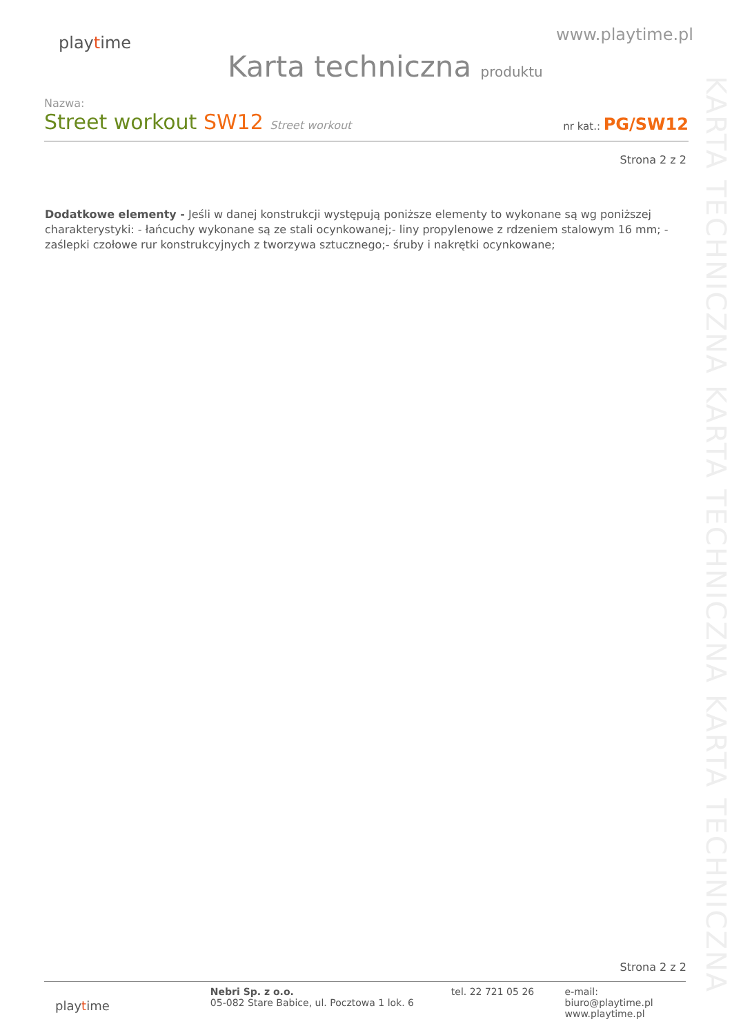playtime
www.playtime.pl
Karta techniczna produktu
KARTA TECHNICZNA KARTA TECHNICZNA KARTA TECHNICZNA
Nazwa:
Street workout SW12 Street workout
nr kat.: PG/SW12
Strona 2 z 2
Dodatkowe elementy - Jeśli w danej konstrukcji występują poniższe elementy to wykonane są wg poniższej charakterystyki: - łańcuchy wykonane są ze stali ocynkowanej;- liny propylenowe z rdzeniem stalowym 16 mm; - zaślepki czołowe rur konstrukcyjnych z tworzywa sztucznego;- śruby i nakrętki ocynkowane;
Strona 2 z 2
playtime
Nebri Sp. z o.o.
05-082 Stare Babice, ul. Pocztowa 1 lok. 6
tel. 22 721 05 26 e-mail: biuro@playtime.pl
www.playtime.pl